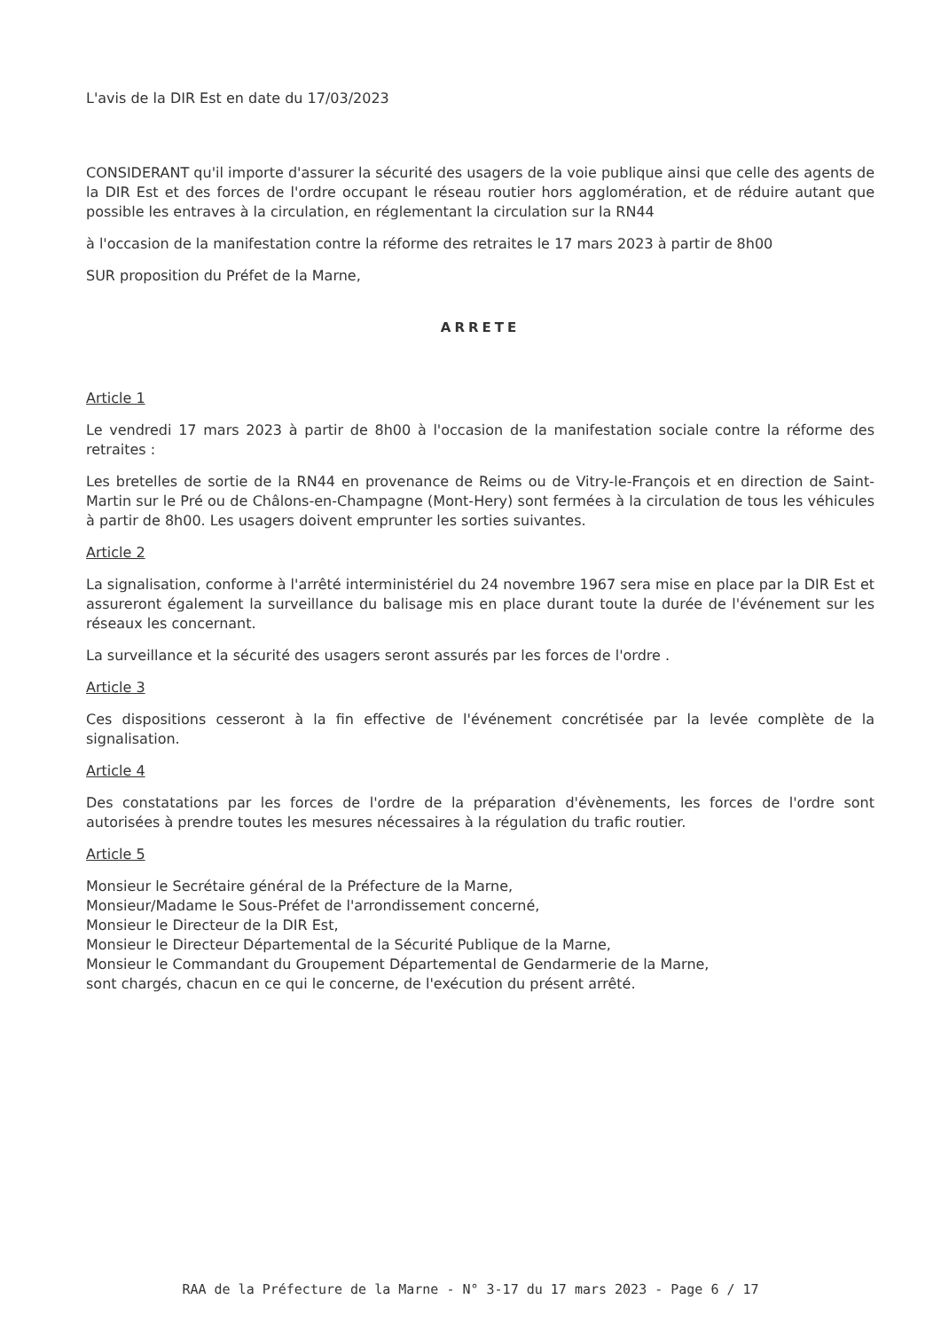L'avis de la DIR Est en date du 17/03/2023
CONSIDERANT qu'il importe d'assurer la sécurité des usagers de la voie publique ainsi que celle des agents de la DIR Est et des forces de l'ordre occupant le réseau routier hors agglomération, et de réduire autant que possible les entraves à la circulation, en réglementant la circulation sur la RN44
à l'occasion de la manifestation contre la réforme des retraites le 17 mars 2023 à partir de 8h00
SUR proposition du Préfet de la Marne,
ARRETE
Article 1
Le vendredi 17 mars 2023 à partir de 8h00 à l'occasion de la manifestation sociale contre la réforme des retraites :
Les bretelles de sortie de la RN44 en provenance de Reims ou de Vitry-le-François et en direction de Saint-Martin sur le Pré ou de Châlons-en-Champagne (Mont-Hery) sont fermées à la circulation de tous les véhicules à partir de 8h00. Les usagers doivent emprunter les sorties suivantes.
Article 2
La signalisation, conforme à l'arrêté interministériel du 24 novembre 1967 sera mise en place par la DIR Est et assureront également la surveillance du balisage mis en place durant toute la durée de l'événement sur les réseaux les concernant.
La surveillance et la sécurité des usagers seront assurés par les forces de l'ordre .
Article 3
Ces dispositions cesseront à la fin effective de l'événement concrétisée par la levée complète de la signalisation.
Article 4
Des constatations par les forces de l'ordre de la préparation d'évènements, les forces de l'ordre sont autorisées à prendre toutes les mesures nécessaires à la régulation du trafic routier.
Article 5
Monsieur le Secrétaire général de la Préfecture de la Marne,
Monsieur/Madame le Sous-Préfet de l'arrondissement concerné,
Monsieur le Directeur de la DIR Est,
Monsieur le Directeur Départemental de la Sécurité Publique de la Marne,
Monsieur le Commandant du Groupement Départemental de Gendarmerie de la Marne,
sont chargés, chacun en ce qui le concerne, de l'exécution du présent arrêté.
RAA de la Préfecture de la Marne - N° 3-17 du 17 mars 2023 - Page 6 / 17